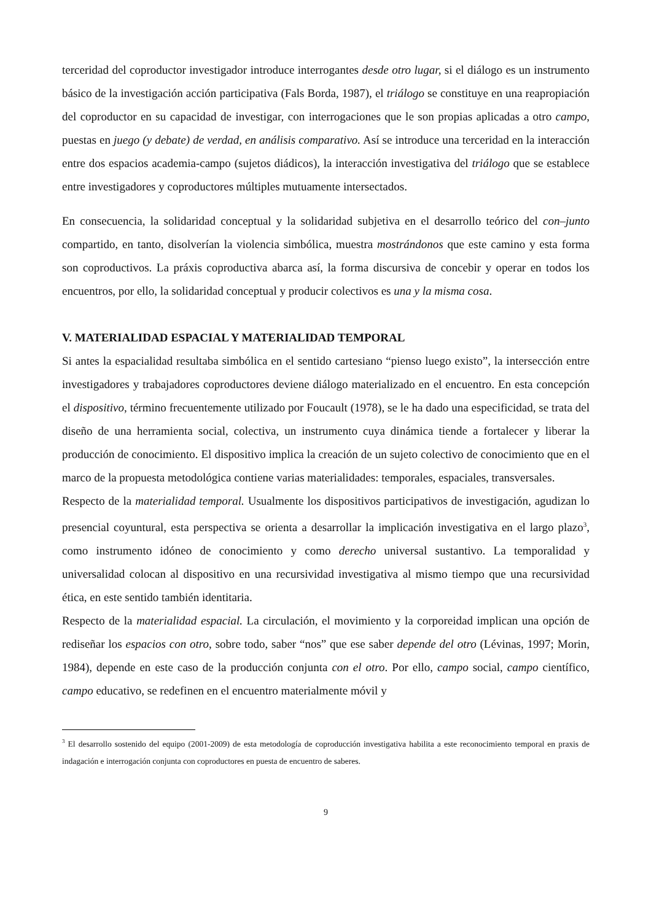terceridad del coproductor investigador introduce interrogantes desde otro lugar, si el diálogo es un instrumento básico de la investigación acción participativa (Fals Borda, 1987), el triálogo se constituye en una reapropiación del coproductor en su capacidad de investigar, con interrogaciones que le son propias aplicadas a otro campo, puestas en juego (y debate) de verdad, en análisis comparativo. Así se introduce una terceridad en la interacción entre dos espacios academia-campo (sujetos diádicos), la interacción investigativa del triálogo que se establece entre investigadores y coproductores múltiples mutuamente intersectados.
En consecuencia, la solidaridad conceptual y la solidaridad subjetiva en el desarrollo teórico del con–junto compartido, en tanto, disolverían la violencia simbólica, muestra mostrándonos que este camino y esta forma son coproductivos. La práxis coproductiva abarca así, la forma discursiva de concebir y operar en todos los encuentros, por ello, la solidaridad conceptual y producir colectivos es una y la misma cosa.
V. MATERIALIDAD ESPACIAL Y MATERIALIDAD TEMPORAL
Si antes la espacialidad resultaba simbólica en el sentido cartesiano “pienso luego existo”, la intersección entre investigadores y trabajadores coproductores deviene diálogo materializado en el encuentro. En esta concepción el dispositivo, término frecuentemente utilizado por Foucault (1978), se le ha dado una especificidad, se trata del diseño de una herramienta social, colectiva, un instrumento cuya dinámica tiende a fortalecer y liberar la producción de conocimiento. El dispositivo implica la creación de un sujeto colectivo de conocimiento que en el marco de la propuesta metodológica contiene varias materialidades: temporales, espaciales, transversales.
Respecto de la materialidad temporal. Usualmente los dispositivos participativos de investigación, agudizan lo presencial coyuntural, esta perspectiva se orienta a desarrollar la implicación investigativa en el largo plazo<sup>3</sup>, como instrumento idóneo de conocimiento y como derecho universal sustantivo. La temporalidad y universalidad colocan al dispositivo en una recursividad investigativa al mismo tiempo que una recursividad ética, en este sentido también identitaria.
Respecto de la materialidad espacial. La circulación, el movimiento y la corporeidad implican una opción de rediseñar los espacios con otro, sobre todo, saber “nos” que ese saber depende del otro (Lévinas, 1997; Morin, 1984), depende en este caso de la producción conjunta con el otro. Por ello, campo social, campo científico, campo educativo, se redefinen en el encuentro materialmente móvil y
<sup>3</sup> El desarrollo sostenido del equipo (2001-2009) de esta metodología de coproducción investigativa habilita a este reconocimiento temporal en praxis de indagación e interrogación conjunta con coproductores en puesta de encuentro de saberes.
9